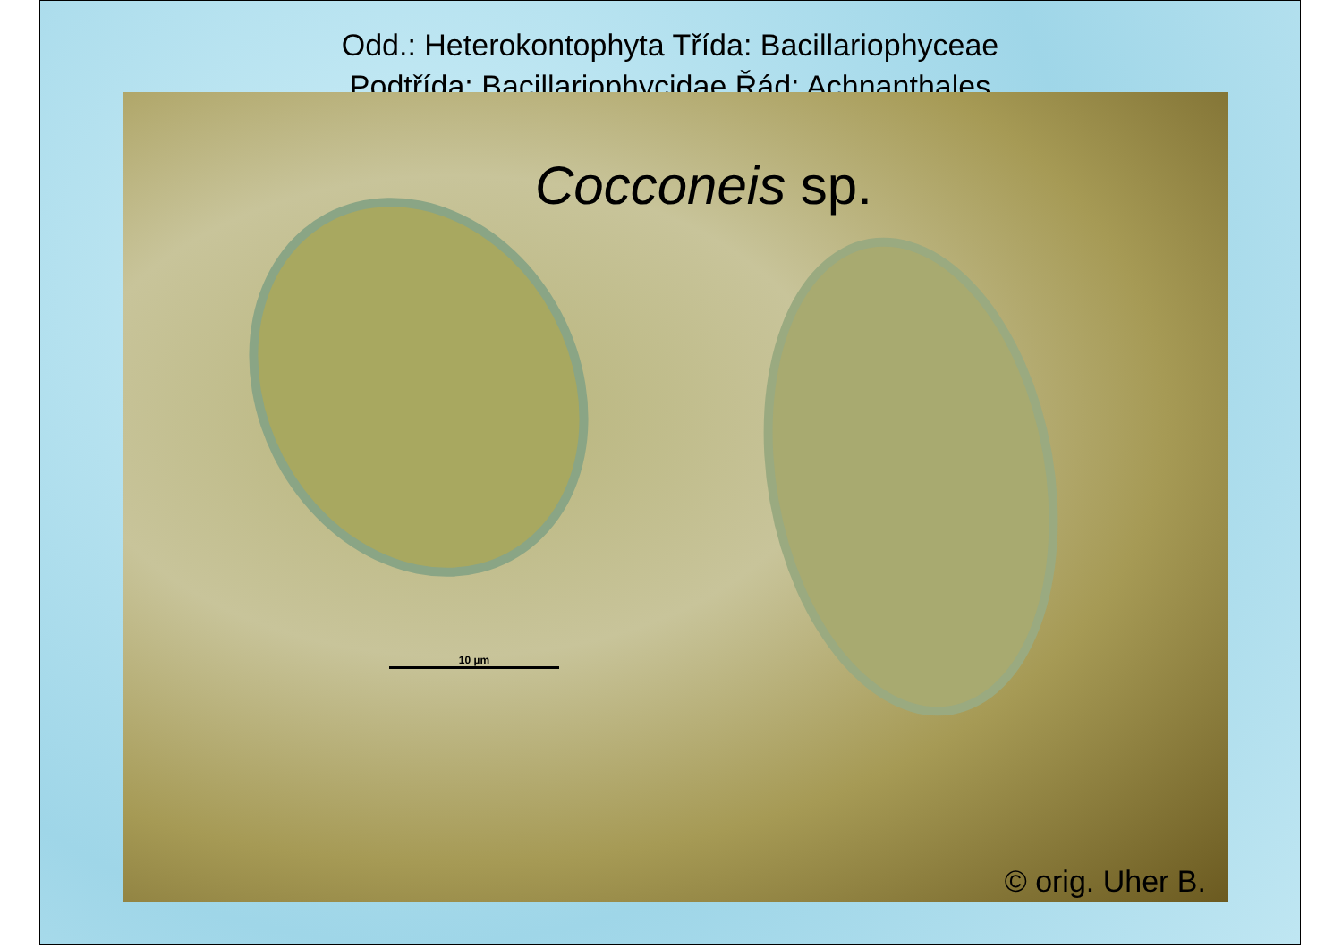Odd.: Heterokontophyta Třída: Bacillariophyceae
Podtřída: Bacillariophycidae Řád: Achnanthales
Cocconeis sp.
10 µm
© orig. Uher B.